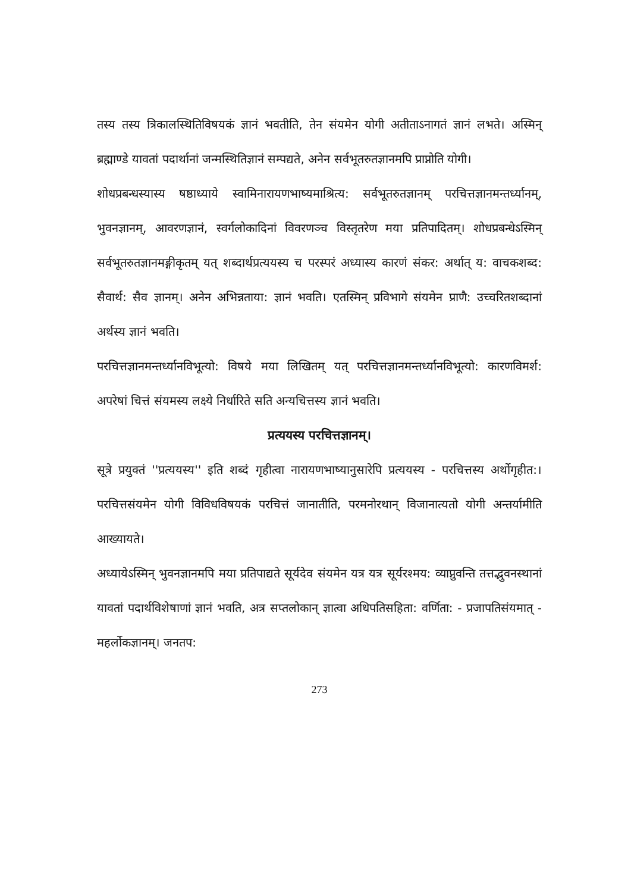तस्य तस्य त्रिकालस्थितिविषयकं ज्ञानं भवतीति, तेन संयमेन योगी अतीताऽनागतं ज्ञानं लभते। अस्मिन् ब्रह्माण्डे यावतां पदार्थानां जन्मस्थितिज्ञानं सम्पद्यते, अनेन सर्वभूतरुतज्ञानमपि प्राप्नोति योगी।
शोधप्रबन्धस्यास्य षष्ठाध्याये स्वामिनारायणभाष्यमाश्रित्य: सर्वभूतरुतज्ञानम् परचित्तज्ञानमन्तर्ध्यानम्, भुवनज्ञानम्, आवरणज्ञानं, स्वर्गलोकादिनां विवरणञ्च विस्तृतरेण मया प्रतिपादितम्। शोधप्रबन्धेऽस्मिन् सर्वभूतरुतज्ञानमङ्गीकृतम् यत् शब्दार्थप्रत्ययस्य च परस्परं अध्यास्य कारणं संकर: अर्थात् य: वाचकशब्द: सैवार्थ: सैव ज्ञानम्। अनेन अभिन्नताया: ज्ञानं भवति। एतस्मिन् प्रविभागे संयमेन प्राणै: उच्चरितशब्दानां अर्थस्य ज्ञानं भवति।
परचित्तज्ञानमन्तर्ध्यानविभूत्यो: विषये मया लिखितम् यत् परचित्तज्ञानमन्तर्ध्यानविभूत्यो: कारणविमर्श: अपरेषां चित्तं संयमस्य लक्ष्ये निर्धारिते सति अन्यचित्तस्य ज्ञानं भवति।
प्रत्ययस्य परचित्तज्ञानम्।
सूत्रे प्रयुक्तं ''प्रत्ययस्य'' इति शब्दं गृहीत्वा नारायणभाष्यानुसारेपि प्रत्ययस्य - परचित्तस्य अर्थोगृहीत:। परचित्तसंयमेन योगी विविधविषयकं परचित्तं जानातीति, परमनोरथान् विजानात्यतो योगी अन्तर्यामीति आख्यायते।
अध्यायेऽस्मिन् भुवनज्ञानमपि मया प्रतिपाद्यते सूर्यदेव संयमेन यत्र यत्र सूर्यरश्मय: व्याप्नुवन्ति तत्तद्भुवनस्थानां यावतां पदार्थविशेषाणां ज्ञानं भवति, अत्र सप्तलोकान् ज्ञात्वा अधिपतिसहिता: वर्णिता: - प्रजापतिसंयमात् - महर्लोकज्ञानम्। जनतप:
273